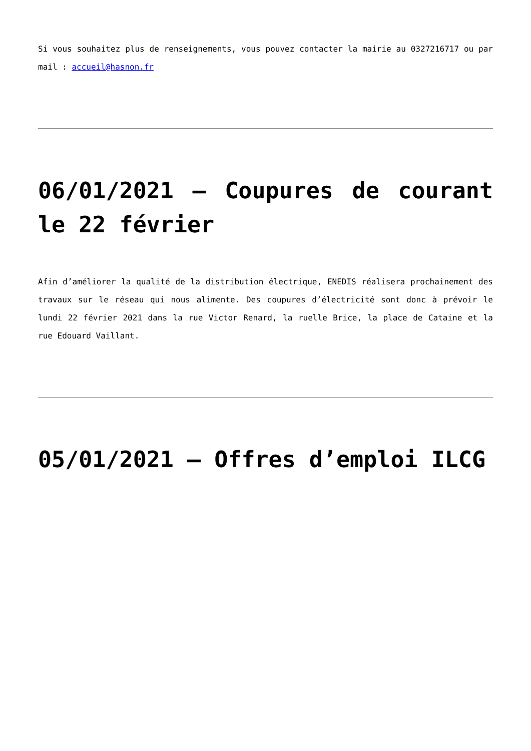Si vous souhaitez plus de renseignements, vous pouvez contacter la mairie au 0327216717 ou par mail : accueil@hasnon.fr
06/01/2021 – Coupures de courant le 22 février
Afin d’améliorer la qualité de la distribution électrique, ENEDIS réalisera prochainement des travaux sur le réseau qui nous alimente. Des coupures d’électricité sont donc à prévoir le lundi 22 février 2021 dans la rue Victor Renard, la ruelle Brice, la place de Cataine et la rue Edouard Vaillant.
05/01/2021 – Offres d’emploi ILCG